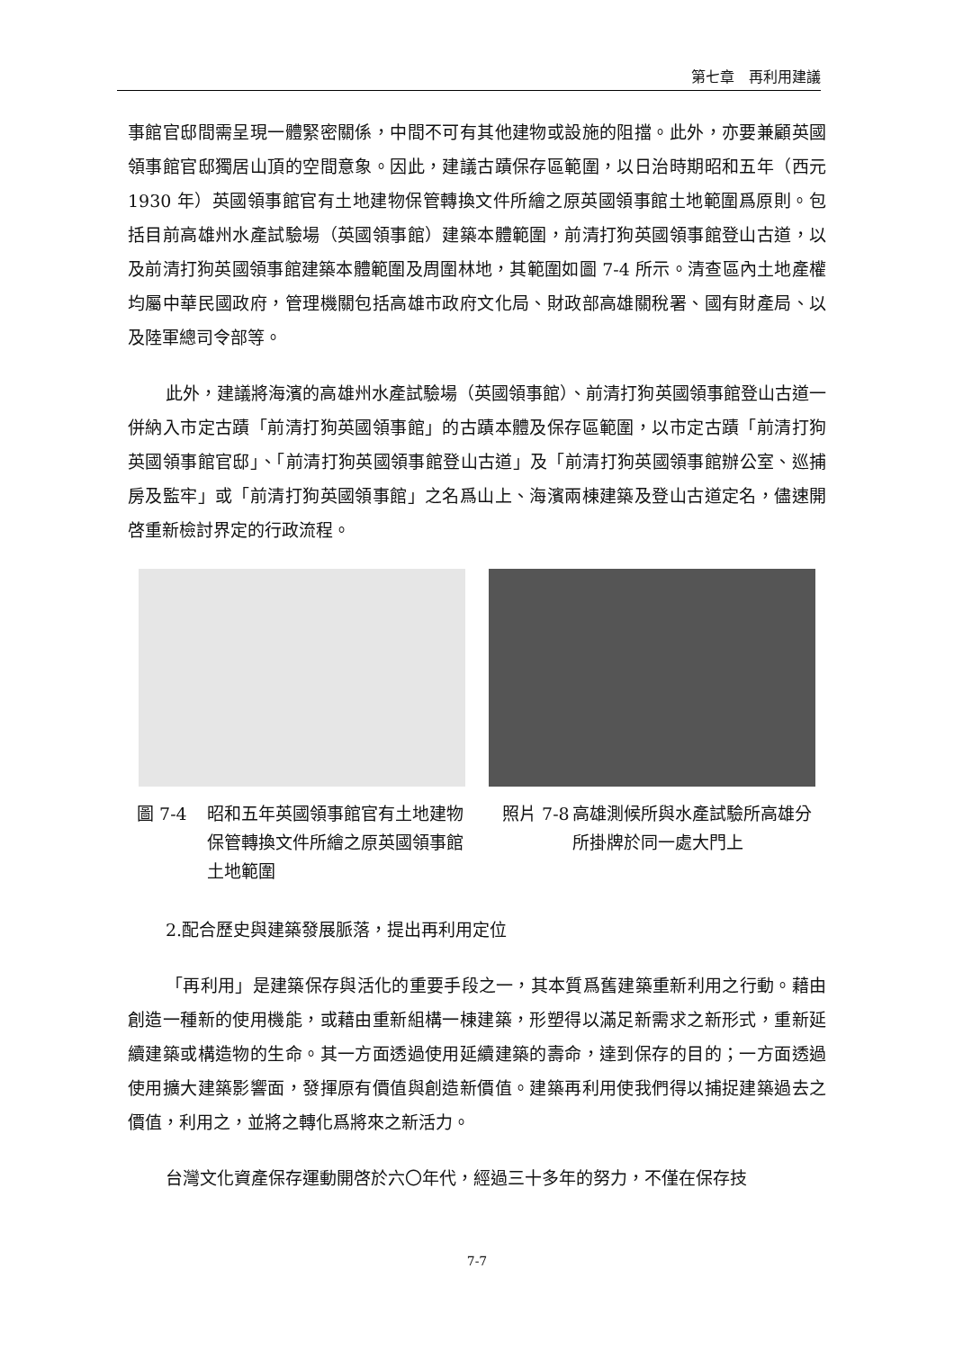第七章　再利用建議
事館官邸間需呈現一體緊密關係，中間不可有其他建物或設施的阻擋。此外，亦要兼顧英國領事館官邸獨居山頂的空間意象。因此，建議古蹟保存區範圍，以日治時期昭和五年（西元 1930 年）英國領事館官有土地建物保管轉換文件所繪之原英國領事館土地範圍爲原則。包括目前高雄州水產試驗場（英國領事館）建築本體範圍，前清打狗英國領事館登山古道，以及前清打狗英國領事館建築本體範圍及周圍林地，其範圍如圖 7-4 所示。清查區內土地產權均屬中華民國政府，管理機關包括高雄市政府文化局、財政部高雄關稅署、國有財產局、以及陸軍總司令部等。
此外，建議將海濱的高雄州水產試驗場（英國領事館）、前清打狗英國領事館登山古道一併納入市定古蹟「前清打狗英國領事館」的古蹟本體及保存區範圍，以市定古蹟「前清打狗英國領事館官邸」、「前清打狗英國領事館登山古道」及「前清打狗英國領事館辦公室、巡捕房及監牢」或「前清打狗英國領事館」之名爲山上、海濱兩棟建築及登山古道定名，儘速開啓重新檢討界定的行政流程。
圖 7-4 昭和五年英國領事館官有土地建物保管轉換文件所繪之原英國領事館土地範圍
照片 7-8 高雄測候所與水產試驗所高雄分所掛牌於同一處大門上
2.配合歷史與建築發展脈落，提出再利用定位
「再利用」是建築保存與活化的重要手段之一，其本質爲舊建築重新利用之行動。藉由創造一種新的使用機能，或藉由重新組構一棟建築，形塑得以滿足新需求之新形式，重新延續建築或構造物的生命。其一方面透過使用延續建築的壽命，達到保存的目的；一方面透過使用擴大建築影響面，發揮原有價值與創造新價值。建築再利用使我們得以捕捉建築過去之價值，利用之，並將之轉化爲將來之新活力。
台灣文化資產保存運動開啓於六〇年代，經過三十多年的努力，不僅在保存技
7-7